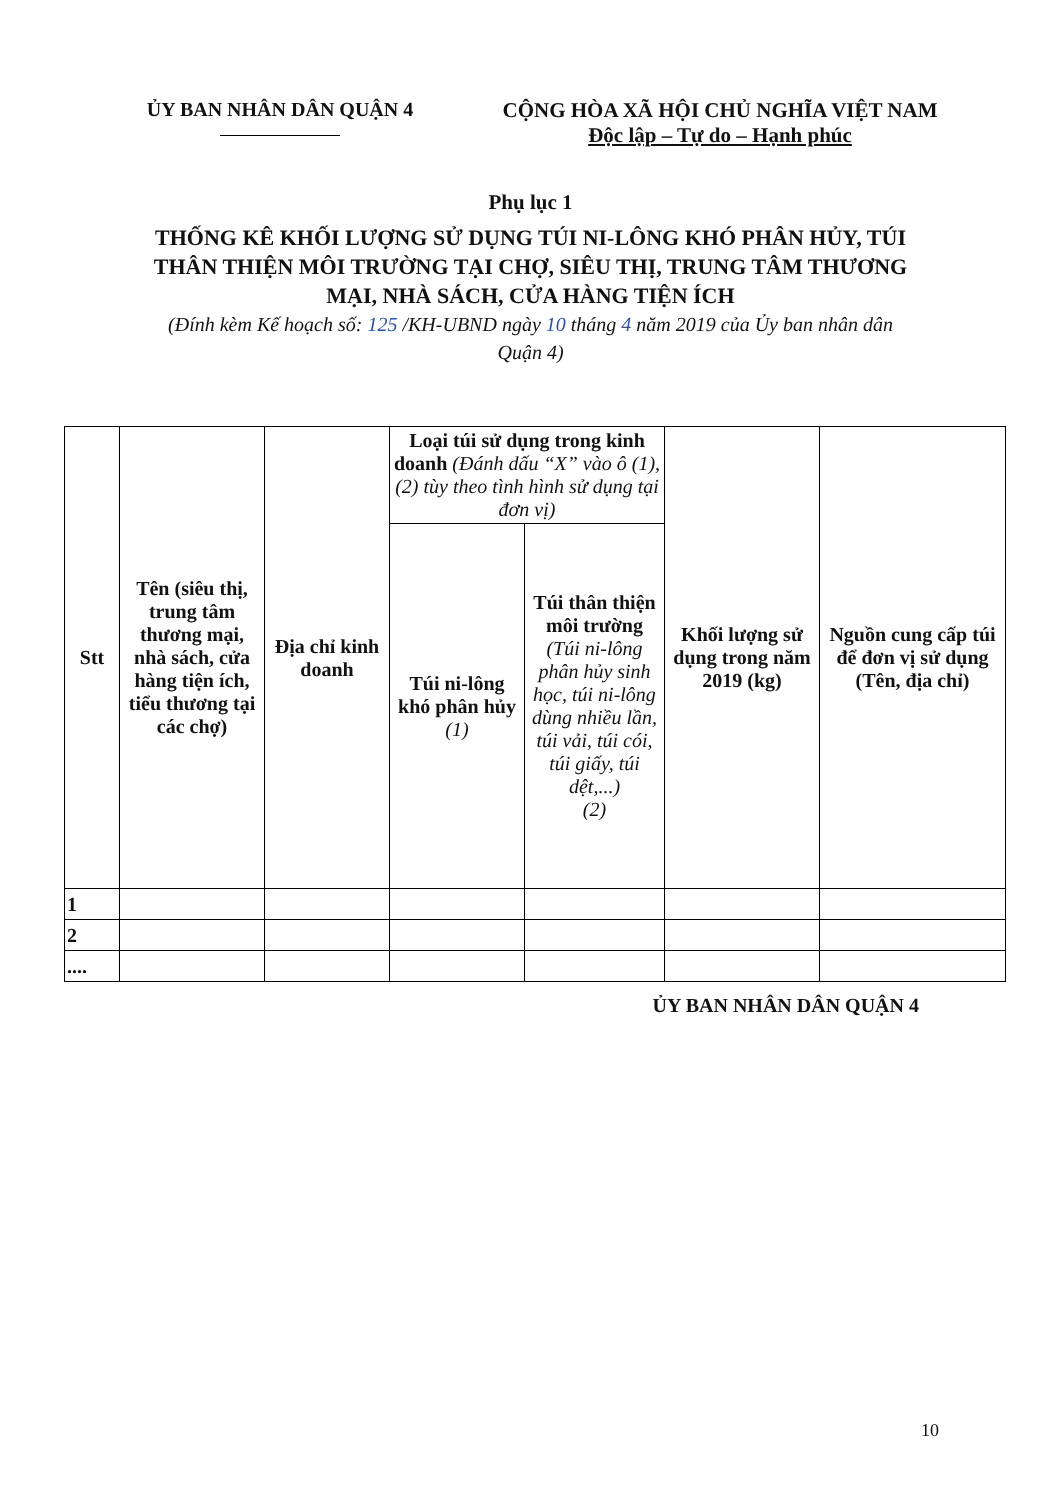ỦY BAN NHÂN DÂN QUẬN 4 CỘNG HÒA XÃ HỘI CHỦ NGHĨA VIỆT NAM
Độc lập – Tự do – Hạnh phúc
Phụ lục 1
THỐNG KÊ KHỐI LƯỢNG SỬ DỤNG TÚI NI-LÔNG KHÓ PHÂN HỦY, TÚI THÂN THIỆN MÔI TRƯỜNG TẠI CHỢ, SIÊU THỊ, TRUNG TÂM THƯƠNG MẠI, NHÀ SÁCH, CỬA HÀNG TIỆN ÍCH
(Đính kèm Kế hoạch số: 125 /KH-UBND ngày 10 tháng 4 năm 2019 của Ủy ban nhân dân Quận 4)
| Stt | Tên (siêu thị, trung tâm thương mại, nhà sách, cửa hàng tiện ích, tiểu thương tại các chợ) | Địa chỉ kinh doanh | Loại túi sử dụng trong kinh doanh (Đánh dấu “X” vào ô (1), (2) tùy theo tình hình sử dụng tại đơn vị) | | Khối lượng sử dụng trong năm 2019 (kg) | Nguồn cung cấp túi để đơn vị sử dụng (Tên, địa chỉ) |
| --- | --- | --- | --- | --- | --- | --- |
| | | | Túi ni-lông khó phân hủy (1) | Túi thân thiện môi trường (Túi ni-lông phân hủy sinh học, túi ni-lông dùng nhiều lần, túi vải, túi cói, túi giấy, túi dệt,...) (2) | | |
| 1 | | | | | | |
| 2 | | | | | | |
| .... | | | | | | |
ỦY BAN NHÂN DÂN QUẬN 4
10